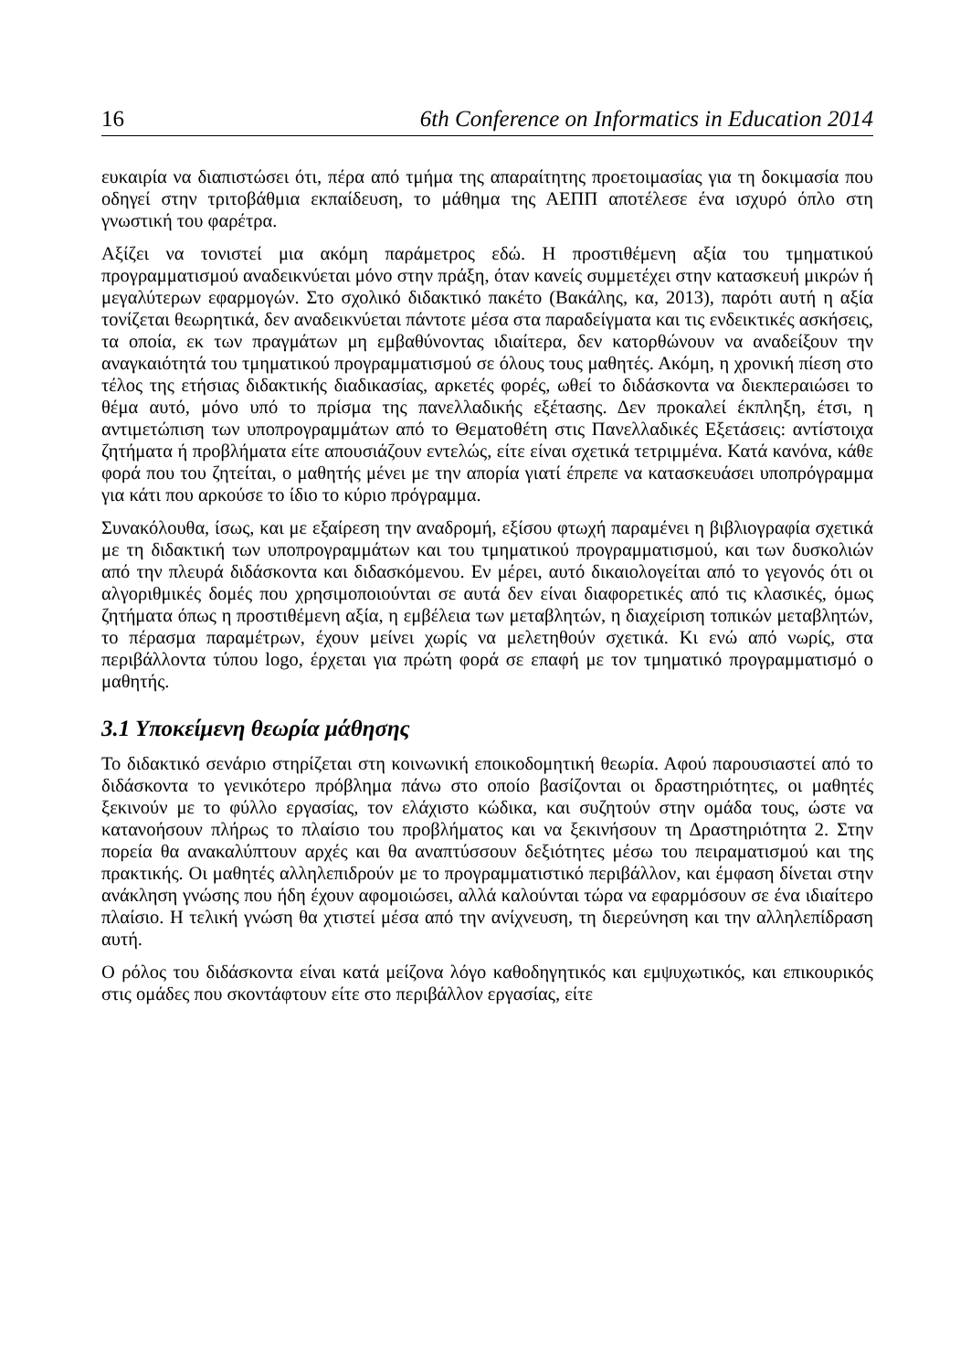16 6th Conference on Informatics in Education 2014
ευκαιρία να διαπιστώσει ότι, πέρα από τμήμα της απαραίτητης προετοιμασίας για τη δοκιμασία που οδηγεί στην τριτοβάθμια εκπαίδευση, το μάθημα της ΑΕΠΠ αποτέλεσε ένα ισχυρό όπλο στη γνωστική του φαρέτρα.
Αξίζει να τονιστεί μια ακόμη παράμετρος εδώ. Η προστιθέμενη αξία του τμηματικού προγραμματισμού αναδεικνύεται μόνο στην πράξη, όταν κανείς συμμετέχει στην κατασκευή μικρών ή μεγαλύτερων εφαρμογών. Στο σχολικό διδακτικό πακέτο (Βακάλης, κα, 2013), παρότι αυτή η αξία τονίζεται θεωρητικά, δεν αναδεικνύεται πάντοτε μέσα στα παραδείγματα και τις ενδεικτικές ασκήσεις, τα οποία, εκ των πραγμάτων μη εμβαθύνοντας ιδιαίτερα, δεν κατορθώνουν να αναδείξουν την αναγκαιότητά του τμηματικού προγραμματισμού σε όλους τους μαθητές. Ακόμη, η χρονική πίεση στο τέλος της ετήσιας διδακτικής διαδικασίας, αρκετές φορές, ωθεί το διδάσκοντα να διεκπεραιώσει το θέμα αυτό, μόνο υπό το πρίσμα της πανελλαδικής εξέτασης. Δεν προκαλεί έκπληξη, έτσι, η αντιμετώπιση των υποπρογραμμάτων από το Θεματοθέτη στις Πανελλαδικές Εξετάσεις: αντίστοιχα ζητήματα ή προβλήματα είτε απουσιάζουν εντελώς, είτε είναι σχετικά τετριμμένα. Κατά κανόνα, κάθε φορά που του ζητείται, ο μαθητής μένει με την απορία γιατί έπρεπε να κατασκευάσει υποπρόγραμμα για κάτι που αρκούσε το ίδιο το κύριο πρόγραμμα.
Συνακόλουθα, ίσως, και με εξαίρεση την αναδρομή, εξίσου φτωχή παραμένει η βιβλιογραφία σχετικά με τη διδακτική των υποπρογραμμάτων και του τμηματικού προγραμματισμού, και των δυσκολιών από την πλευρά διδάσκοντα και διδασκόμενου. Εν μέρει, αυτό δικαιολογείται από το γεγονός ότι οι αλγοριθμικές δομές που χρησιμοποιούνται σε αυτά δεν είναι διαφορετικές από τις κλασικές, όμως ζητήματα όπως η προστιθέμενη αξία, η εμβέλεια των μεταβλητών, η διαχείριση τοπικών μεταβλητών, το πέρασμα παραμέτρων, έχουν μείνει χωρίς να μελετηθούν σχετικά. Κι ενώ από νωρίς, στα περιβάλλοντα τύπου logo, έρχεται για πρώτη φορά σε επαφή με τον τμηματικό προγραμματισμό ο μαθητής.
3.1 Υποκείμενη θεωρία μάθησης
Το διδακτικό σενάριο στηρίζεται στη κοινωνική εποικοδομητική θεωρία. Αφού παρουσιαστεί από το διδάσκοντα το γενικότερο πρόβλημα πάνω στο οποίο βασίζονται οι δραστηριότητες, οι μαθητές ξεκινούν με το φύλλο εργασίας, τον ελάχιστο κώδικα, και συζητούν στην ομάδα τους, ώστε να κατανοήσουν πλήρως το πλαίσιο του προβλήματος και να ξεκινήσουν τη Δραστηριότητα 2. Στην πορεία θα ανακαλύπτουν αρχές και θα αναπτύσσουν δεξιότητες μέσω του πειραματισμού και της πρακτικής. Οι μαθητές αλληλεπιδρούν με το προγραμματιστικό περιβάλλον, και έμφαση δίνεται στην ανάκληση γνώσης που ήδη έχουν αφομοιώσει, αλλά καλούνται τώρα να εφαρμόσουν σε ένα ιδιαίτερο πλαίσιο. Η τελική γνώση θα χτιστεί μέσα από την ανίχνευση, τη διερεύνηση και την αλληλεπίδραση αυτή.
Ο ρόλος του διδάσκοντα είναι κατά μείζονα λόγο καθοδηγητικός και εμψυχωτικός, και επικουρικός στις ομάδες που σκοντάφτουν είτε στο περιβάλλον εργασίας, είτε